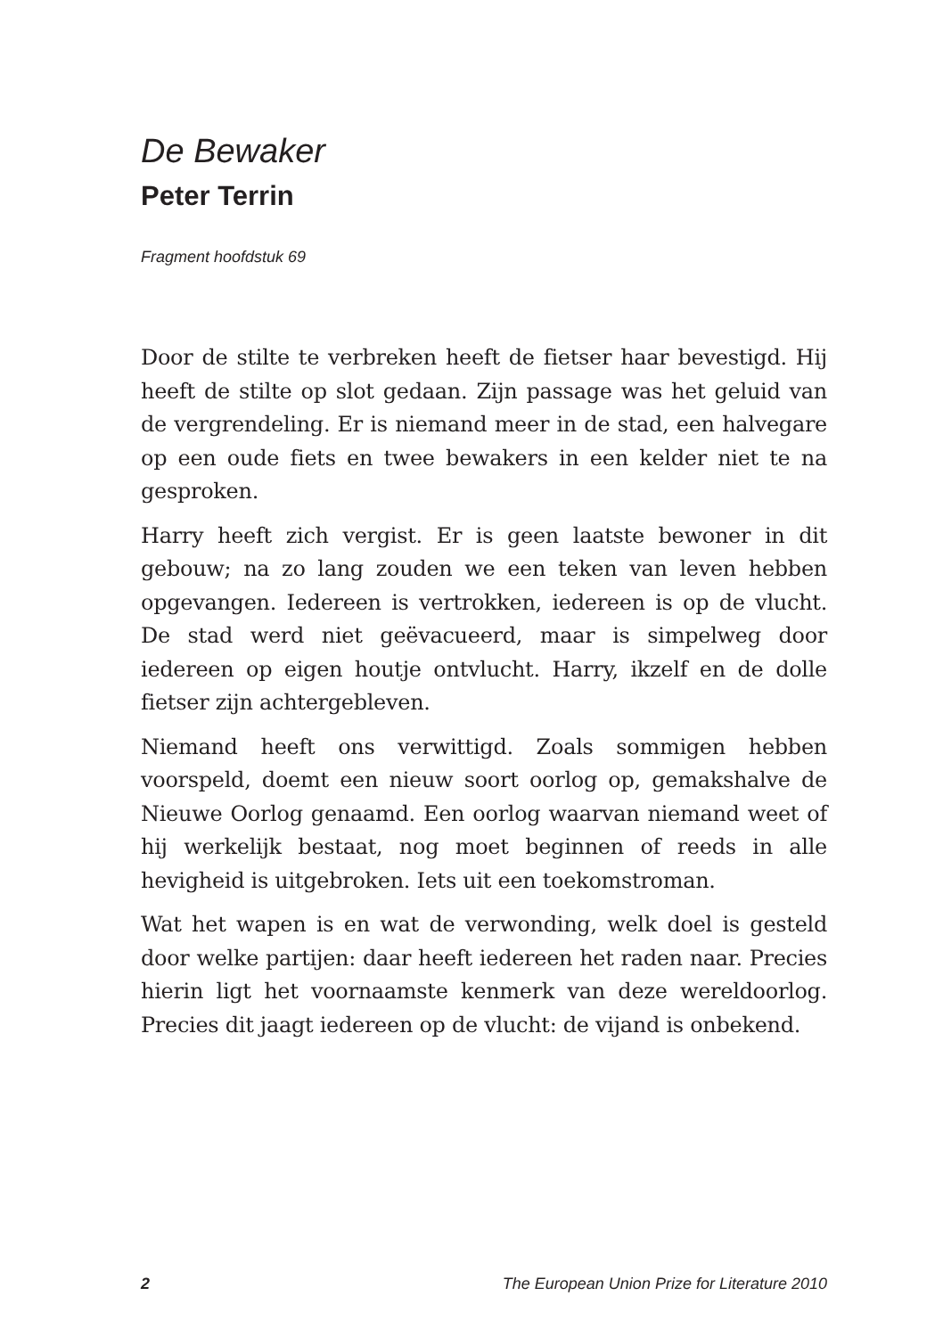De Bewaker
Peter Terrin
Fragment hoofdstuk 69
Door de stilte te verbreken heeft de fietser haar bevestigd. Hij heeft de stilte op slot gedaan. Zijn passage was het geluid van de vergrendeling. Er is niemand meer in de stad, een halvegare op een oude fiets en twee bewakers in een kelder niet te na gesproken.
Harry heeft zich vergist. Er is geen laatste bewoner in dit gebouw; na zo lang zouden we een teken van leven hebben opgevangen. Iedereen is vertrokken, iedereen is op de vlucht. De stad werd niet geëvacueerd, maar is simpelweg door iedereen op eigen houtje ontvlucht. Harry, ikzelf en de dolle fietser zijn achtergebleven.
Niemand heeft ons verwittigd. Zoals sommigen hebben voorspeld, doemt een nieuw soort oorlog op, gemakshalve de Nieuwe Oorlog genaamd. Een oorlog waarvan niemand weet of hij werkelijk bestaat, nog moet beginnen of reeds in alle hevigheid is uitgebroken. Iets uit een toekomstroman.
Wat het wapen is en wat de verwonding, welk doel is gesteld door welke partijen: daar heeft iedereen het raden naar. Precies hierin ligt het voornaamste kenmerk van deze wereldoorlog. Precies dit jaagt iedereen op de vlucht: de vijand is onbekend.
2 The European Union Prize for Literature 2010